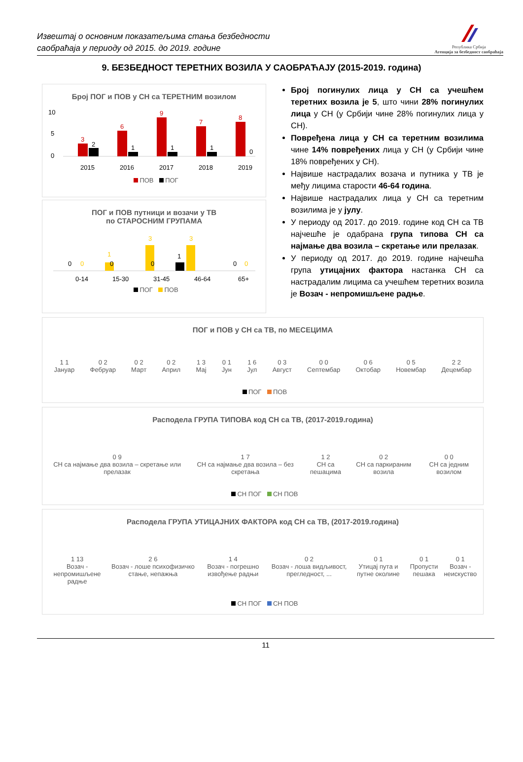Извештај о основним показатељима стања безбедности
саобраћаја у периоду од 2015. до 2019. године
Република Србија
Агенција за безбедност саобраћаја
9. БЕЗБЕДНОСТ ТЕРЕТНИХ ВОЗИЛА У САОБРАЋАЈУ (2015-2019. година)
Број ПОГ и ПОВ у СН са ТЕРЕТНИМ возилом
10
5
0
3
2
6
1
9
1
7
1
8
0
2015
2016
2017
2018
2019
ПОВ ПОГ
ПОГ и ПОВ путници и возачи у ТВ
по СТАРОСНИМ ГРУПАМА
0
0
0
1
0
3
1
3
0
0
0-14
15-30
31-45
46-64
65+
ПОГ ПОВ
Број погинулих лица у СН са учешћем теретних возила је 5, што чини 28% погинулих лица у СН (у Србији чине 28% погинулих лица у СН).
Повређена лица у СН са теретним возилима чине 14% повређених лица у СН (у Србији чине 18% повређених у СН).
Највише настрадалих возача и путника у ТВ је међу лицима старости 46-64 година.
Највише настрадалих лица у СН са теретним возилима је у јулу.
У периоду од 2017. до 2019. године код СН са ТВ најчешће је одабрана група типова СН са најмање два возила – скретање или прелазак.
У периоду од 2017. до 2019. године најчешћа група утицајних фактора настанка СН са настрадалим лицима са учешћем теретних возила је Возач - непромишљене радње.
ПОГ и ПОВ у СН са ТВ, по МЕСЕЦИМА
1 1
Јануар 0 2
Фебруар 0 2
Март 0 2
Април 1 3
Мај 0 1
Јун 1 6
Јул 0 3
Август 0 0
Септембар 0 6
Октобар 0 5
Новембар 2 2
Децембар
ПОГ ПОВ
Расподела ГРУПА ТИПОВА код СН са ТВ, (2017-2019.година)
0 9
СН са најмање два возила – скретање или прелазак 1 7
СН са најмање два возила – без скретања 1 2
СН са пешацима 0 2
СН са паркираним возила 0 0
СН са једним возилом
СН ПОГ СН ПОВ
Расподела ГРУПА УТИЦАЈНИХ ФАКТОРА код СН са ТВ, (2017-2019.година)
1 13
Возач - непромишљене радње 2 6
Возач - лоше психофизичко стање, непажња 1 4
Возач - погрешно извођење радњи 0 2
Возач - лоша видљивост, прегледност, ... 0 1
Утицај пута и путне околине 0 1
Пропусти пешака 0 1
Возач - неискуство
СН ПОГ СН ПОВ
11